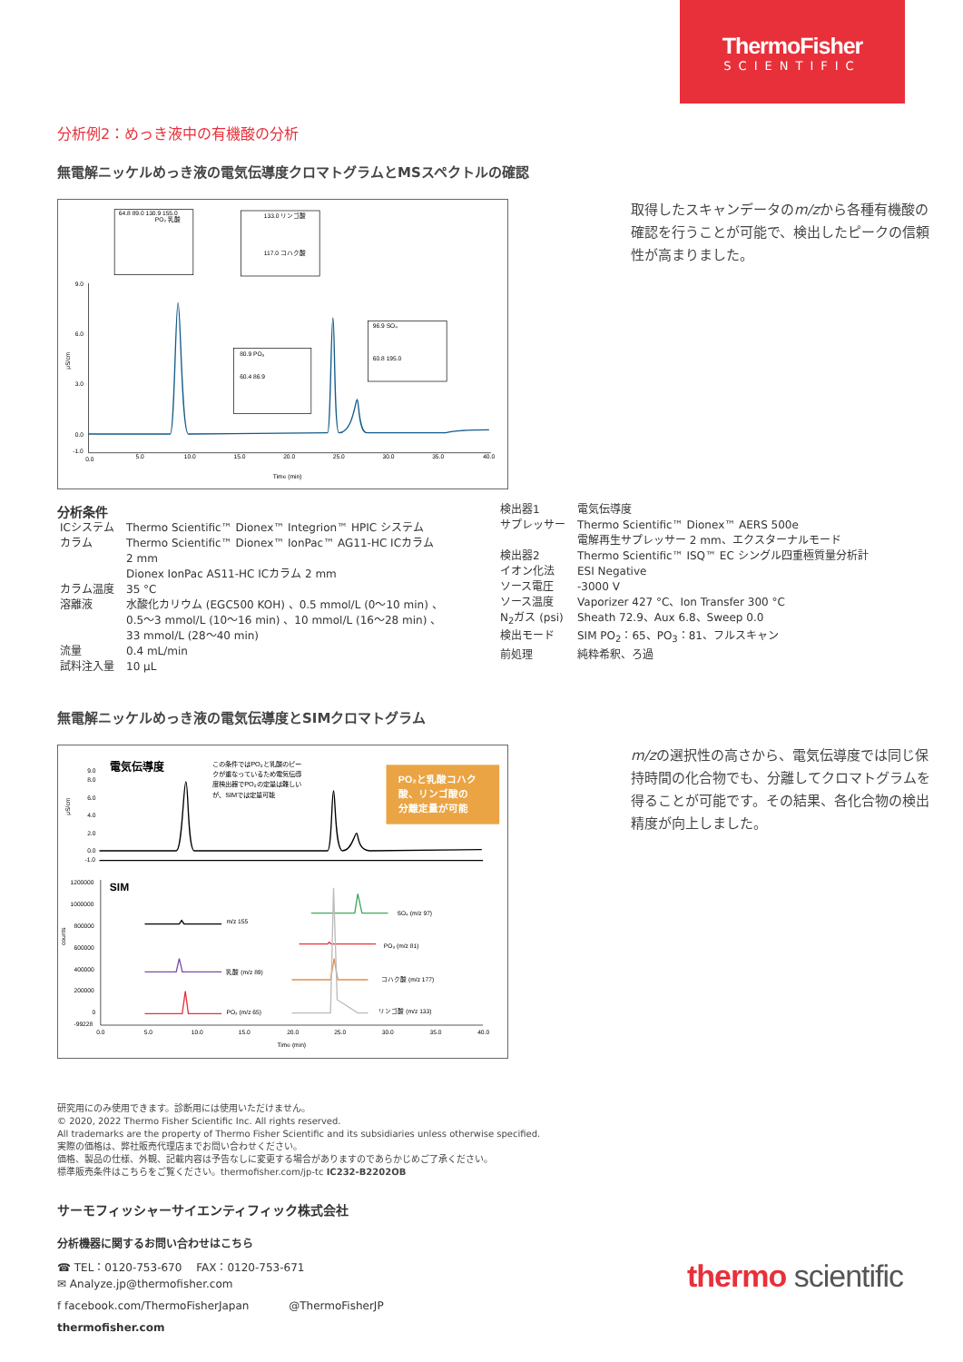ThermoFisher
SCIENTIFIC
分析例2：めっき液中の有機酸の分析
無電解ニッケルめっき液の電気伝導度クロマトグラムとMSスペクトルの確認
9.0
6.0
3.0
0.0
-1.0
μS/cm
0.0
5.0
10.0
15.0
20.0
25.0
30.0
35.0
40.0
Time (min)
64.8 89.0 130.9 155.0
PO₂ 乳酸
133.0 リンゴ酸
117.0 コハク酸
80.9 PO₃
60.4 86.9
96.9 SO₄
60.8 195.0
取得したスキャンデータのm/zから各種有機酸の確認を行うことが可能で、検出したピークの信頼性が高まりました。
分析条件
| ICシステム | Thermo Scientific™ Dionex™ Integrion™ HPIC システム |
| カラム | Thermo Scientific™ Dionex™ IonPac™ AG11-HC ICカラム 2 mm Dionex IonPac AS11-HC ICカラム 2 mm |
| カラム温度 | 35 °C |
| 溶離液 | 水酸化カリウム (EGC500 KOH) 、0.5 mmol/L (0～10 min) 、 0.5～3 mmol/L (10～16 min) 、10 mmol/L (16～28 min) 、 33 mmol/L (28～40 min) |
| 流量 | 0.4 mL/min |
| 試料注入量 | 10 μL |
| 検出器1 | 電気伝導度 |
| サプレッサー | Thermo Scientific™ Dionex™ AERS 500e 電解再生サプレッサー 2 mm、エクスターナルモード |
| 検出器2 | Thermo Scientific™ ISQ™ EC シングル四重極質量分析計 |
| イオン化法 | ESI Negative |
| ソース電圧 | -3000 V |
| ソース温度 | Vaporizer 427 °C、Ion Transfer 300 °C |
| N<sub>2</sub>ガス (psi) | Sheath 72.9、Aux 6.8、Sweep 0.0 |
| 検出モード | SIM PO<sub>2</sub>：65、PO<sub>3</sub>：81、フルスキャン |
| 前処理 | 純粋希釈、ろ過 |
無電解ニッケルめっき液の電気伝導度とSIMクロマトグラム
電気伝導度
この条件ではPO₂と乳酸のピー
クが重なっているため電気伝導
度検出器でPO₂の定量は難しい
が、SIMでは定量可能
PO₂と乳酸コハク
酸、リンゴ酸の
分離定量が可能
9.0
8.0
6.0
4.0
2.0
0.0
-1.0
μS/cm
SIM
1200000
1000000
800000
600000
400000
200000
0
-99228
counts
0.0
5.0
10.0
15.0
20.0
25.0
30.0
35.0
40.0
Time (min)
m/z 155
乳酸 (m/z 89)
PO₂ (m/z 65)
SO₄ (m/z 97)
PO₃ (m/z 81)
コハク酸 (m/z 177)
リンゴ酸 (m/z 133)
m/zの選択性の高さから、電気伝導度では同じ保持時間の化合物でも、分離してクロマトグラムを得ることが可能です。その結果、各化合物の検出精度が向上しました。
研究用にのみ使用できます。診断用には使用いただけません。
© 2020, 2022 Thermo Fisher Scientific Inc. All rights reserved.
All trademarks are the property of Thermo Fisher Scientific and its subsidiaries unless otherwise specified.
実際の価格は、弊社販売代理店までお問い合わせください。
価格、製品の仕様、外観、記載内容は予告なしに変更する場合がありますのであらかじめご了承ください。
標準販売条件はこちらをご覧ください。thermofisher.com/jp-tc IC232-B2202OB
サーモフィッシャーサイエンティフィック株式会社
分析機器に関するお問い合わせはこちら
☎ TEL：0120-753-670 　FAX：0120-753-671
✉ Analyze.jp@thermofisher.com
f facebook.com/ThermoFisherJapan @ThermoFisherJP
thermofisher.com
thermo scientific